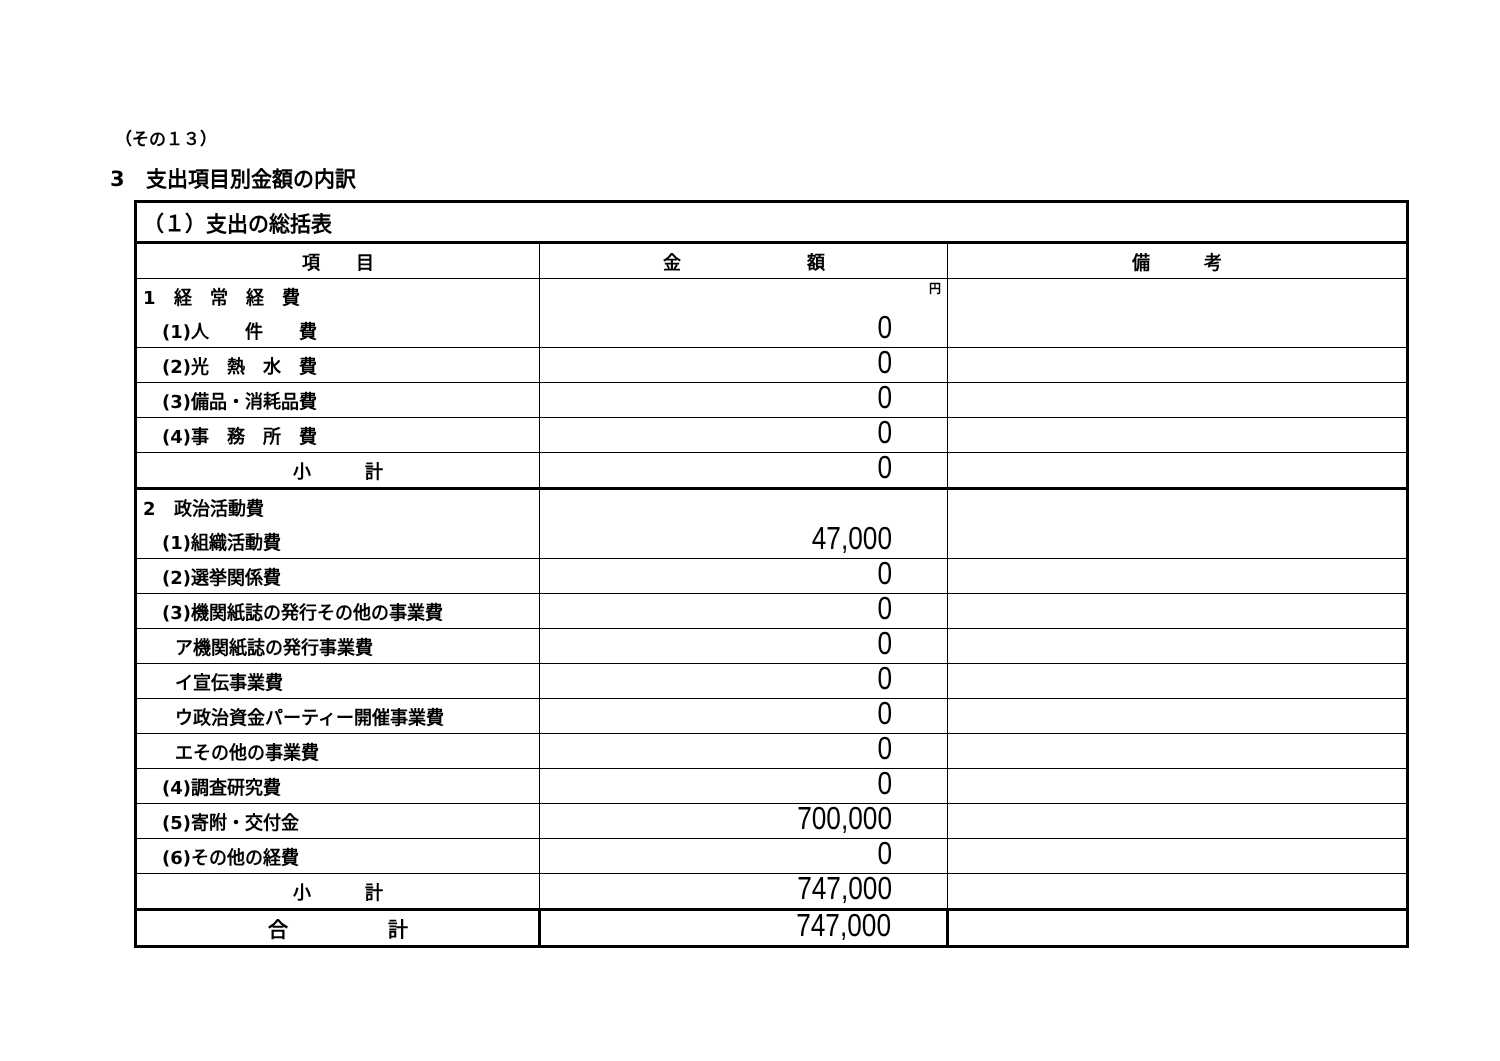（その１３）
3　支出項目別金額の内訳
| （１）支出の総括表 | | |
| 項 目 | 金 額 | 備 考 |
| 1 経 常 経 費 | 円 | |
| (1)人 件 費 | 0 | |
| (2)光 熱 水 費 | 0 | |
| (3)備品・消耗品費 | 0 | |
| (4)事 務 所 費 | 0 | |
| 小 計 | 0 | |
| 2 政治活動費 | | |
| (1)組織活動費 | 47,000 | |
| (2)選挙関係費 | 0 | |
| (3)機関紙誌の発行その他の事業費 | 0 | |
| ア機関紙誌の発行事業費 | 0 | |
| イ宣伝事業費 | 0 | |
| ウ政治資金パーティー開催事業費 | 0 | |
| エその他の事業費 | 0 | |
| (4)調査研究費 | 0 | |
| (5)寄附・交付金 | 700,000 | |
| (6)その他の経費 | 0 | |
| 小 計 | 747,000 | |
| 合 計 | 747,000 | |